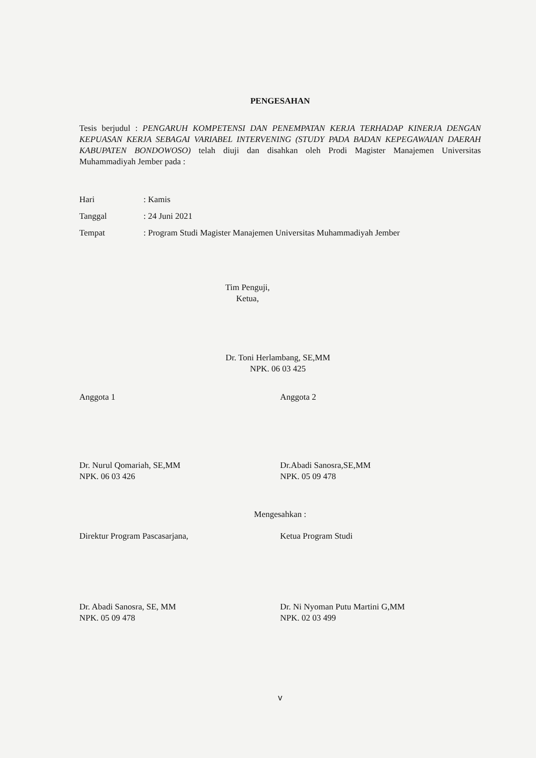PENGESAHAN
Tesis berjudul : PENGARUH KOMPETENSI DAN PENEMPATAN KERJA TERHADAP KINERJA DENGAN KEPUASAN KERJA SEBAGAI VARIABEL INTERVENING (STUDY PADA BADAN KEPEGAWAIAN DAERAH KABUPATEN BONDOWOSO) telah diuji dan disahkan oleh Prodi Magister Manajemen Universitas Muhammadiyah Jember pada :
Hari: Kamis
Tanggal: 24 Juni 2021
Tempat: Program Studi Magister Manajemen Universitas Muhammadiyah Jember
Tim Penguji,
Ketua,
Dr. Toni Herlambang, SE,MM
NPK. 06 03 425
Anggota 1 Anggota 2
Dr. Nurul Qomariah, SE,MM
NPK. 06 03 426
Dr.Abadi Sanosra,SE,MM
NPK. 05 09 478
Mengesahkan :
Direktur Program Pascasarjana, Ketua Program Studi
Dr. Abadi Sanosra, SE, MM
NPK. 05 09 478
Dr. Ni Nyoman Putu Martini G,MM
NPK. 02 03 499
v